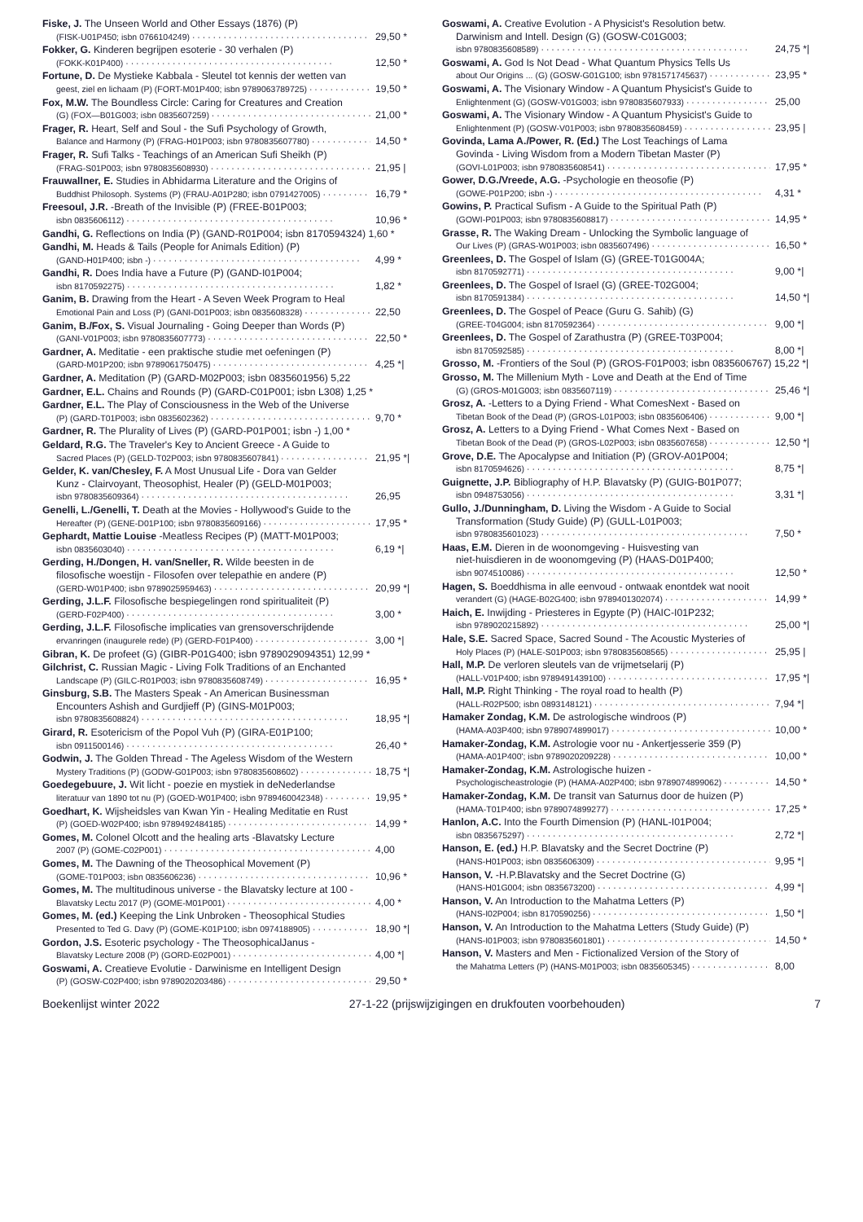Fiske, J. The Unseen World and Other Essays (1876) (P)
(FISK-U01P450; isbn 0766104249) 29,50 *
Fokker, G. Kinderen begrijpen esoterie - 30 verhalen (P)
(FOKK-K01P400) 12,50 *
Fortune, D. De Mystieke Kabbala - Sleutel tot kennis der wetten van
geest, ziel en lichaam (P) (FORT-M01P400; isbn 9789063789725) 19,50 *
Fox, M.W. The Boundless Circle: Caring for Creatures and Creation
(G) (FOX—B01G003; isbn 0835607259) 21,00 *
Frager, R. Heart, Self and Soul - the Sufi Psychology of Growth,
Balance and Harmony (P) (FRAG-H01P003; isbn 9780835607780) 14,50 *
Frager, R. Sufi Talks - Teachings of an American Sufi Sheikh (P)
(FRAG-S01P003; isbn 9780835608930) 21,95 |
Frauwallner, E. Studies in Abhidarma Literature and the Origins of
Buddhist Philosoph. Systems (P) (FRAU-A01P280; isbn 0791427005) 16,79 *
Freesoul, J.R. -Breath of the Invisible (P) (FREE-B01P003;
isbn 0835606112) 10,96 *
Gandhi, G. Reflections on India (P) (GAND-R01P004; isbn 8170594324) 1,60 *
Gandhi, M. Heads & Tails (People for Animals Edition) (P)
(GAND-H01P400; isbn -) 4,99 *
Gandhi, R. Does India have a Future (P) (GAND-I01P004;
isbn 8170592275) 1,82 *
Ganim, B. Drawing from the Heart - A Seven Week Program to Heal
Emotional Pain and Loss (P) (GANI-D01P003; isbn 0835608328) 22,50
Ganim, B./Fox, S. Visual Journaling - Going Deeper than Words (P)
(GANI-V01P003; isbn 9780835607773) 22,50 *
Gardner, A. Meditatie - een praktische studie met oefeningen (P)
(GARD-M01P200; isbn 9789061750475) 4,25 *|
Gardner, A. Meditation (P) (GARD-M02P003; isbn 0835601956) 5,22
Gardner, E.L. Chains and Rounds (P) (GARD-C01P001; isbn L308) 1,25 *
Gardner, E.L. The Play of Consciousness in the Web of the Universe
(P) (GARD-T01P003; isbn 0835602362) 9,70 *
Gardner, R. The Plurality of Lives (P) (GARD-P01P001; isbn -) 1,00 *
Geldard, R.G. The Traveler's Key to Ancient Greece - A Guide to
Sacred Places (P) (GELD-T02P003; isbn 9780835607841) 21,95 *|
Gelder, K. van/Chesley, F. A Most Unusual Life - Dora van Gelder
Kunz - Clairvoyant, Theosophist, Healer (P) (GELD-M01P003;
isbn 9780835609364) 26,95
Genelli, L./Genelli, T. Death at the Movies - Hollywood's Guide to the
Hereafter (P) (GENE-D01P100; isbn 9780835609166) 17,95 *
Gephardt, Mattie Louise -Meatless Recipes (P) (MATT-M01P003;
isbn 0835603040) 6,19 *|
Gerding, H./Dongen, H. van/Sneller, R. Wilde beesten in de
filosofische woestijn - Filosofen over telepathie en andere (P)
(GERD-W01P400; isbn 9789025959463) 20,99 *|
Gerding, J.L.F. Filosofische bespiegelingen rond spiritualiteit (P)
(GERD-F02P400) 3,00 *
Gerding, J.L.F. Filosofische implicaties van grensoverschrijdende
ervanringen (inaugurele rede) (P) (GERD-F01P400) 3,00 *|
Gibran, K. De profeet (G) (GIBR-P01G400; isbn 9789029094351) 12,99 *
Gilchrist, C. Russian Magic - Living Folk Traditions of an Enchanted
Landscape (P) (GILC-R01P003; isbn 9780835608749) 16,95 *
Ginsburg, S.B. The Masters Speak - An American Businessman
Encounters Ashish and Gurdjieff (P) (GINS-M01P003;
isbn 9780835608824) 18,95 *|
Girard, R. Esotericism of the Popol Vuh (P) (GIRA-E01P100;
isbn 0911500146) 26,40 *
Godwin, J. The Golden Thread - The Ageless Wisdom of the Western
Mystery Traditions (P) (GODW-G01P003; isbn 9780835608602) 18,75 *|
Goedegebuure, J. Wit licht - poezie en mystiek in deNederlandse
literatuur van 1890 tot nu (P) (GOED-W01P400; isbn 9789460042348) 19,95 *
Goedhart, K. Wijsheidsles van Kwan Yin - Healing Meditatie en Rust
(P) (GOED-W02P400; isbn 9789492484185) 14,99 *
Gomes, M. Colonel Olcott and the healing arts -Blavatsky Lecture
2007 (P) (GOME-C02P001) 4,00
Gomes, M. The Dawning of the Theosophical Movement (P)
(GOME-T01P003; isbn 0835606236) 10,96 *
Gomes, M. The multitudinous universe - the Blavatsky lecture at 100 -
Blavatsky Lectu 2017 (P) (GOME-M01P001) 4,00 *
Gomes, M. (ed.) Keeping the Link Unbroken - Theosophical Studies
Presented to Ted G. Davy (P) (GOME-K01P100; isbn 0974188905) 18,90 *|
Gordon, J.S. Esoteric psychology - The TheosophicalJanus -
Blavatsky Lecture 2008 (P) (GORD-E02P001) 4,00 *|
Goswami, A. Creatieve Evolutie - Darwinisme en Intelligent Design
(P) (GOSW-C02P400; isbn 9789020203486) 29,50 *
Goswami, A. Creative Evolution - A Physicist's Resolution betw.
Darwinism and Intell. Design (G) (GOSW-C01G003;
isbn 9780835608589) 24,75 *|
Goswami, A. God Is Not Dead - What Quantum Physics Tells Us
about Our Origins ... (G) (GOSW-G01G100; isbn 9781571745637) 23,95 *
Goswami, A. The Visionary Window - A Quantum Physicist's Guide to
Enlightenment (G) (GOSW-V01G003; isbn 9780835607933) 25,00
Goswami, A. The Visionary Window - A Quantum Physicist's Guide to
Enlightenment (P) (GOSW-V01P003; isbn 9780835608459) 23,95 |
Govinda, Lama A./Power, R. (Ed.) The Lost Teachings of Lama
Govinda - Living Wisdom from a Modern Tibetan Master (P)
(GOVI-L01P003; isbn 9780835608541) 17,95 *
Gower, D.G./Vreede, A.G. -Psychologie en theosofie (P)
(GOWE-P01P200; isbn -) 4,31 *
Gowins, P. Practical Sufism - A Guide to the Spiritual Path (P)
(GOWI-P01P003; isbn 9780835608817) 14,95 *
Grasse, R. The Waking Dream - Unlocking the Symbolic language of
Our Lives (P) (GRAS-W01P003; isbn 0835607496) 16,50 *
Greenlees, D. The Gospel of Islam (G) (GREE-T01G004A;
isbn 8170592771) 9,00 *|
Greenlees, D. The Gospel of Israel (G) (GREE-T02G004;
isbn 8170591384) 14,50 *|
Greenlees, D. The Gospel of Peace (Guru G. Sahib) (G)
(GREE-T04G004; isbn 8170592364) 9,00 *|
Greenlees, D. The Gospel of Zarathustra (P) (GREE-T03P004;
isbn 8170592585) 8,00 *|
Grosso, M. -Frontiers of the Soul (P) (GROS-F01P003; isbn 0835606767) 15,22 *|
Grosso, M. The Millenium Myth - Love and Death at the End of Time
(G) (GROS-M01G003; isbn 0835607119) 25,46 *|
Grosz, A. -Letters to a Dying Friend - What ComesNext - Based on
Tibetan Book of the Dead (P) (GROS-L01P003; isbn 0835606406) 9,00 *|
Grosz, A. Letters to a Dying Friend - What Comes Next - Based on
Tibetan Book of the Dead (P) (GROS-L02P003; isbn 0835607658) 12,50 *|
Grove, D.E. The Apocalypse and Initiation (P) (GROV-A01P004;
isbn 8170594626) 8,75 *|
Guignette, J.P. Bibliography of H.P. Blavatsky (P) (GUIG-B01P077;
isbn 0948753056) 3,31 *|
Gullo, J./Dunningham, D. Living the Wisdom - A Guide to Social
Transformation (Study Guide) (P) (GULL-L01P003;
isbn 9780835601023) 7,50 *
Haas, E.M. Dieren in de woonomgeving - Huisvesting van
niet-huisdieren in de woonomgeving (P) (HAAS-D01P400;
isbn 9074510086) 12,50 *
Hagen, S. Boeddhisma in alle eenvoud - ontwaak enontdek wat nooit
verandert (G) (HAGE-B02G400; isbn 9789401302074) 14,99 *
Haich, E. Inwijding - Priesteres in Egypte (P) (HAIC-I01P232;
isbn 9789020215892) 25,00 *|
Hale, S.E. Sacred Space, Sacred Sound - The Acoustic Mysteries of
Holy Places (P) (HALE-S01P003; isbn 9780835608565) 25,95 |
Hall, M.P. De verloren sleutels van de vrijmetselarij (P)
(HALL-V01P400; isbn 9789491439100) 17,95 *|
Hall, M.P. Right Thinking - The royal road to health (P)
(HALL-R02P500; isbn 0893148121) 7,94 *|
Hamaker Zondag, K.M. De astrologische windroos (P)
(HAMA-A03P400; isbn 9789074899017) 10,00 *
Hamaker-Zondag, K.M. Astrologie voor nu - Ankertjesserie 359 (P)
(HAMA-A01P400'; isbn 9789020209228) 10,00 *
Hamaker-Zondag, K.M. Astrologische huizen -
Psychologischeastrologie (P) (HAMA-A02P400; isbn 9789074899062) 14,50 *
Hamaker-Zondag, K.M. De transit van Saturnus door de huizen (P)
(HAMA-T01P400; isbn 9789074899277) 17,25 *
Hanlon, A.C. Into the Fourth Dimension (P) (HANL-I01P004;
isbn 0835675297) 2,72 *|
Hanson, E. (ed.) H.P. Blavatsky and the Secret Doctrine (P)
(HANS-H01P003; isbn 0835606309) 9,95 *|
Hanson, V. -H.P.Blavatsky and the Secret Doctrine (G)
(HANS-H01G004; isbn 0835673200) 4,99 *|
Hanson, V. An Introduction to the Mahatma Letters (P)
(HANS-I02P004; isbn 8170590256) 1,50 *|
Hanson, V. An Introduction to the Mahatma Letters (Study Guide) (P)
(HANS-I01P003; isbn 9780835601801) 14,50 *
Hanson, V. Masters and Men - Fictionalized Version of the Story of
the Mahatma Letters (P) (HANS-M01P003; isbn 0835605345) 8,00
Boekenlijst winter 2022 27-1-22 (prijswijzigingen en drukfouten voorbehouden) 7